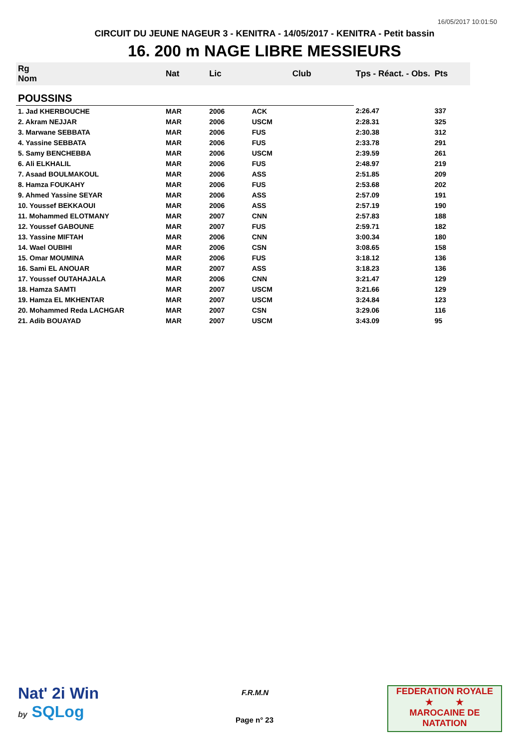16/05/2017 10:01:50
CIRCUIT DU JEUNE NAGEUR 3 - KENITRA - 14/05/2017 - KENITRA - Petit bassin
16. 200 m NAGE LIBRE MESSIEURS
| Rg Nom | | Nat | Lic | Club | Tps - Réact. - Obs. | Pts |
| --- | --- | --- | --- | --- | --- | --- |
| POUSSINS | | | | | | |
| 1. Jad KHERBOUCHE | | MAR | 2006 | ACK | 2:26.47 | 337 |
| 2. Akram NEJJAR | | MAR | 2006 | USCM | 2:28.31 | 325 |
| 3. Marwane SEBBATA | | MAR | 2006 | FUS | 2:30.38 | 312 |
| 4. Yassine SEBBATA | | MAR | 2006 | FUS | 2:33.78 | 291 |
| 5. Samy BENCHEBBA | | MAR | 2006 | USCM | 2:39.59 | 261 |
| 6. Ali ELKHALIL | | MAR | 2006 | FUS | 2:48.97 | 219 |
| 7. Asaad BOULMAKOUL | | MAR | 2006 | ASS | 2:51.85 | 209 |
| 8. Hamza FOUKAHY | | MAR | 2006 | FUS | 2:53.68 | 202 |
| 9. Ahmed Yassine SEYAR | | MAR | 2006 | ASS | 2:57.09 | 191 |
| 10. Youssef BEKKAOUI | | MAR | 2006 | ASS | 2:57.19 | 190 |
| 11. Mohammed ELOTMANY | | MAR | 2007 | CNN | 2:57.83 | 188 |
| 12. Youssef GABOUNE | | MAR | 2007 | FUS | 2:59.71 | 182 |
| 13. Yassine MIFTAH | | MAR | 2006 | CNN | 3:00.34 | 180 |
| 14. Wael OUBIHI | | MAR | 2006 | CSN | 3:08.65 | 158 |
| 15. Omar MOUMINA | | MAR | 2006 | FUS | 3:18.12 | 136 |
| 16. Sami EL ANOUAR | | MAR | 2007 | ASS | 3:18.23 | 136 |
| 17. Youssef OUTAHAJALA | | MAR | 2006 | CNN | 3:21.47 | 129 |
| 18. Hamza SAMTI | | MAR | 2007 | USCM | 3:21.66 | 129 |
| 19. Hamza EL MKHENTAR | | MAR | 2007 | USCM | 3:24.84 | 123 |
| 20. Mohammed Reda LACHGAR | | MAR | 2007 | CSN | 3:29.06 | 116 |
| 21. Adib BOUAYAD | | MAR | 2007 | USCM | 3:43.09 | 95 |
Nat' 2i Win
by SQLog
F.R.M.N
Page n° 23
FEDERATION ROYALE
★ ★
MAROCAINE DE NATATION